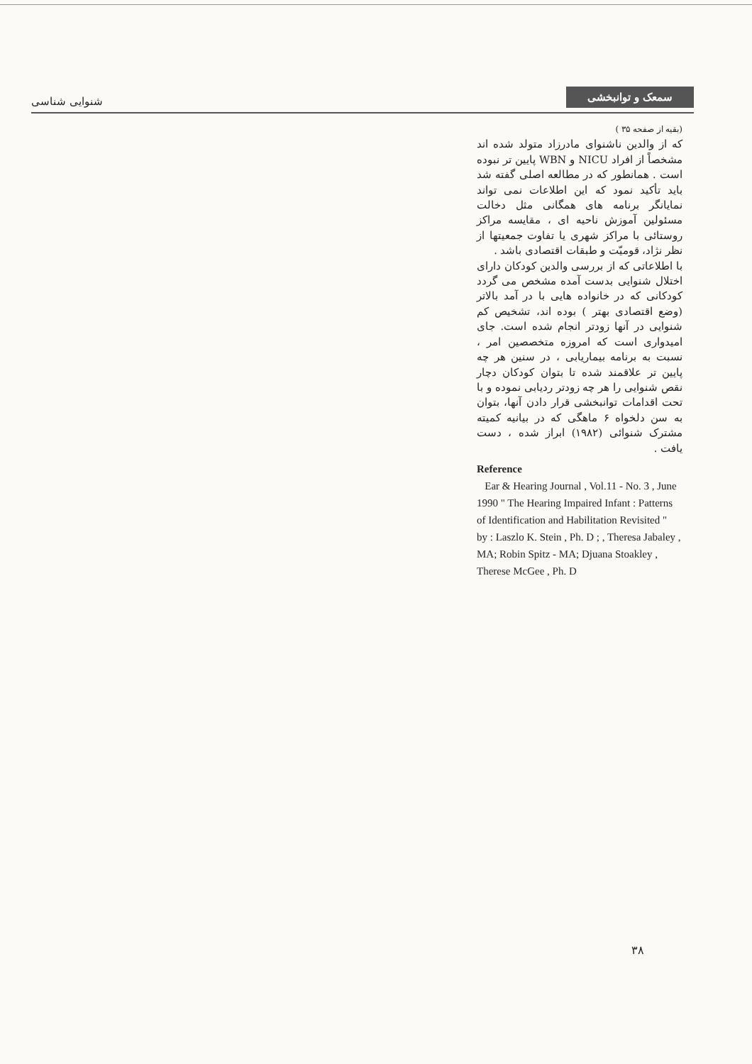شنوایی شناسی
سمعک و توانبخشی
(بقیه از صفحه ۳۵ )
که از والدین ناشنوای مادرزاد متولد شده اند مشخصاً از افراد NICU و WBN پایین تر نبوده است . همانطور که در مطالعه اصلی گفته شد باید تأکید نمود که این اطلاعات نمی تواند نمایانگر برنامه های همگانی مثل دخالت مسئولین آموزش ناحیه ای ، مقایسه مراکز روستائی با مراکز شهری یا تفاوت جمعیتها از نظر نژاد، قومیّت و طبقات اقتصادی باشد .
با اطلاعاتی که از بررسی والدین کودکان دارای اختلال شنوایی بدست آمده مشخص می گردد کودکانی که در خانواده هایی با در آمد بالاتر (وضع اقتصادی بهتر ) بوده اند، تشخیص کم شنوایی در آنها زودتر انجام شده است. جای امیدواری است که امروزه متخصصین امر ، نسبت به برنامه بیماریابی ، در سنین هر چه پایین تر علاقمند شده تا بتوان کودکان دچار نقص شنوایی را هر چه زودتر ردیابی نموده و با تحت اقدامات توانبخشی قرار دادن آنها، بتوان به سن دلخواه ۶ ماهگی که در بیانیه کمیته مشترک شنوائی (۱۹۸۲) ابراز شده ، دست یافت .
Reference
Ear & Hearing Journal , Vol.11 - No. 3 , June 1990 " The Hearing Impaired Infant : Patterns of Identification and Habilitation Revisited "
by : Laszlo K. Stein , Ph. D ; , Theresa Jabaley , MA; Robin Spitz - MA; Djuana Stoakley , Therese McGee , Ph. D
۳۸